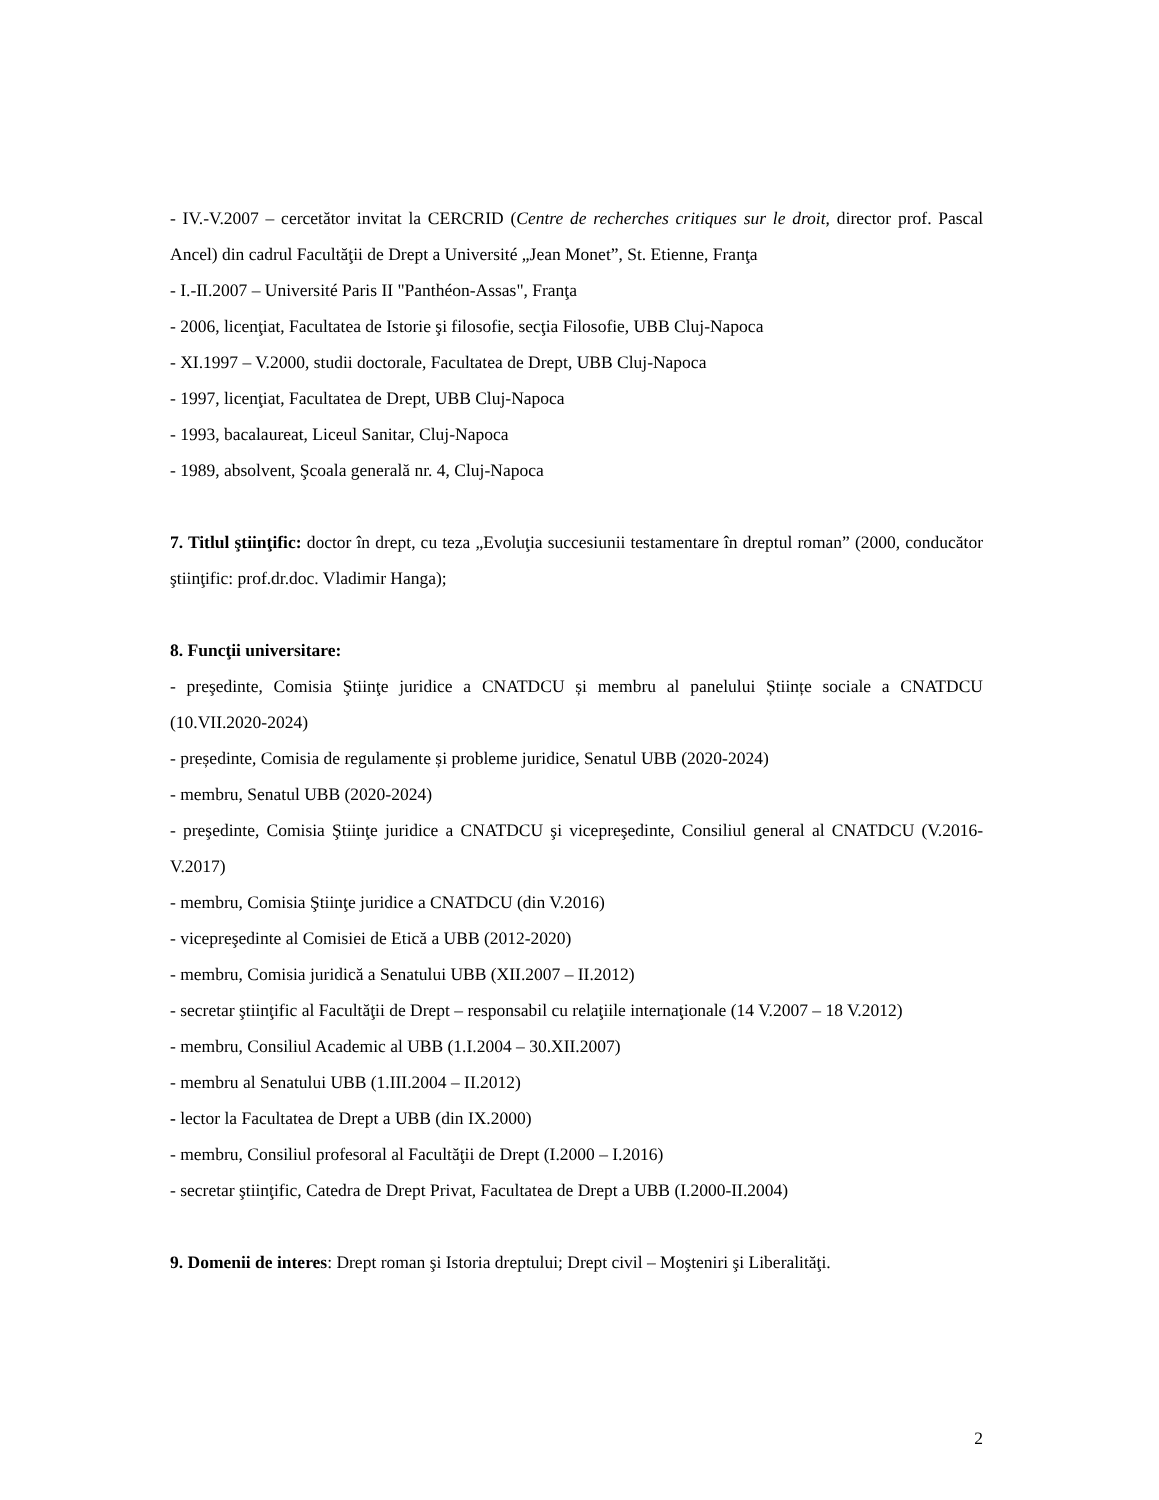- IV.-V.2007 – cercetător invitat la CERCRID (Centre de recherches critiques sur le droit, director prof. Pascal Ancel) din cadrul Facultăţii de Drept a Université „Jean Monet”, St. Etienne, Franţa
- I.-II.2007 – Université Paris II "Panthéon-Assas", Franţa
- 2006, licenţiat, Facultatea de Istorie şi filosofie, secţia Filosofie, UBB Cluj-Napoca
- XI.1997 – V.2000, studii doctorale, Facultatea de Drept, UBB Cluj-Napoca
- 1997, licenţiat, Facultatea de Drept, UBB Cluj-Napoca
- 1993, bacalaureat, Liceul Sanitar, Cluj-Napoca
- 1989, absolvent, Şcoala generală nr. 4, Cluj-Napoca
7. Titlul ştiinţific: doctor în drept, cu teza „Evoluţia succesiunii testamentare în dreptul roman” (2000, conducător ştiinţific: prof.dr.doc. Vladimir Hanga);
8. Funcţii universitare:
- preşedinte, Comisia Ştiinţe juridice a CNATDCU și membru al panelului Științe sociale a CNATDCU (10.VII.2020-2024)
- președinte, Comisia de regulamente și probleme juridice, Senatul UBB (2020-2024)
- membru, Senatul UBB (2020-2024)
- preşedinte, Comisia Ştiinţe juridice a CNATDCU şi vicepreşedinte, Consiliul general al CNATDCU (V.2016-V.2017)
- membru, Comisia Ştiinţe juridice a CNATDCU (din V.2016)
- vicepreşedinte al Comisiei de Etică a UBB (2012-2020)
- membru, Comisia juridică a Senatului UBB (XII.2007 – II.2012)
- secretar ştiinţific al Facultăţii de Drept – responsabil cu relaţiile internaţionale (14 V.2007 – 18 V.2012)
- membru, Consiliul Academic al UBB (1.I.2004 – 30.XII.2007)
- membru al Senatului UBB (1.III.2004 – II.2012)
- lector la Facultatea de Drept a UBB (din IX.2000)
- membru, Consiliul profesoral al Facultăţii de Drept (I.2000 – I.2016)
- secretar ştiinţific, Catedra de Drept Privat, Facultatea de Drept a UBB (I.2000-II.2004)
9. Domenii de interes: Drept roman şi Istoria dreptului; Drept civil – Moşteniri şi Liberalităţi.
2